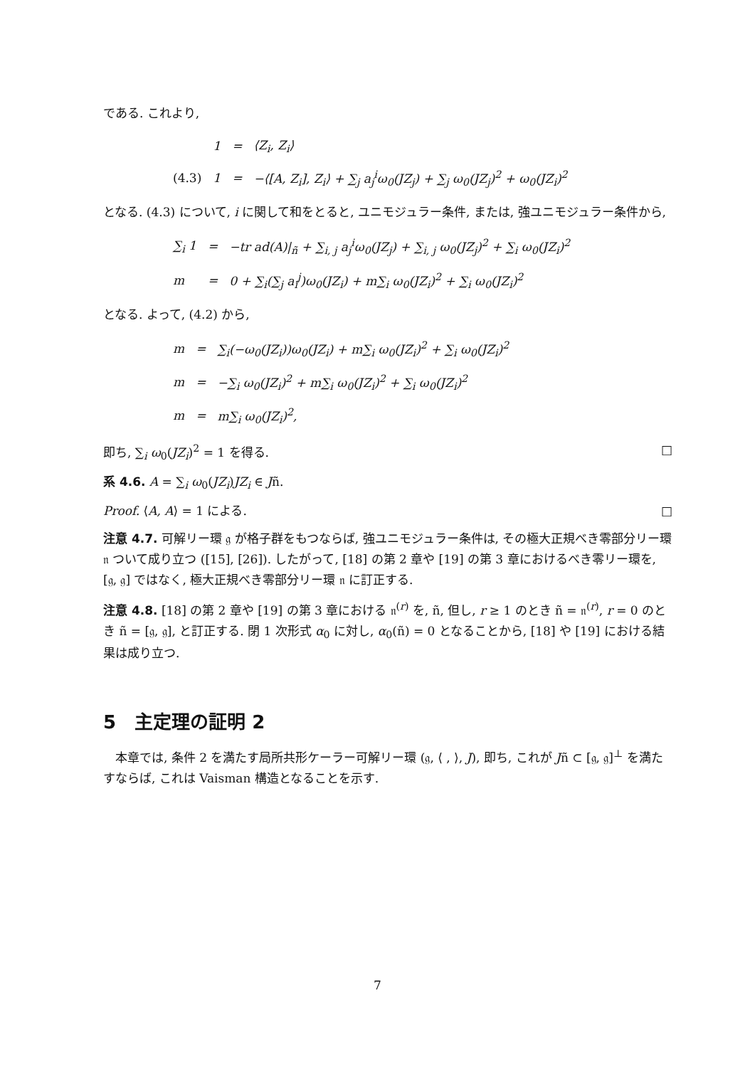である. これより,
| | 1 | = | ⟨Z<sub>i</sub>, Z<sub>i</sub>⟩ |
| (4.3) | 1 | = | −⟨[A, Z<sub>i</sub>], Z<sub>i</sub>⟩ + ∑<sub>j</sub> a<sub>j</sub><sup>i</sup>ω<sub>0</sub>(JZ<sub>j</sub>) + ∑<sub>j</sub> ω<sub>0</sub>(JZ<sub>j</sub>)<sup>2</sup> + ω<sub>0</sub>(JZ<sub>i</sub>)<sup>2</sup> |
となる. (4.3) について, i に関して和をとると, ユニモジュラー条件, または, 強ユニモジュラー条件から,
| ∑<sub>i</sub> 1 | = | −tr ad(A)/<sub>ñ</sub> + ∑<sub>i, j</sub> a<sub>j</sub><sup>i</sup>ω<sub>0</sub>(JZ<sub>j</sub>) + ∑<sub>i, j</sub> ω<sub>0</sub>(JZ<sub>j</sub>)<sup>2</sup> + ∑<sub>i</sub> ω<sub>0</sub>(JZ<sub>i</sub>)<sup>2</sup> |
| m | = | 0 + ∑<sub>i</sub>(∑<sub>j</sub> a<sub>i</sub><sup>j</sup>)ω<sub>0</sub>(JZ<sub>i</sub>) + m∑<sub>i</sub> ω<sub>0</sub>(JZ<sub>i</sub>)<sup>2</sup> + ∑<sub>i</sub> ω<sub>0</sub>(JZ<sub>i</sub>)<sup>2</sup> |
となる. よって, (4.2) から,
| m | = | ∑<sub>i</sub>(−ω<sub>0</sub>(JZ<sub>i</sub>))ω<sub>0</sub>(JZ<sub>i</sub>) + m∑<sub>i</sub> ω<sub>0</sub>(JZ<sub>i</sub>)<sup>2</sup> + ∑<sub>i</sub> ω<sub>0</sub>(JZ<sub>i</sub>)<sup>2</sup> |
| m | = | −∑<sub>i</sub> ω<sub>0</sub>(JZ<sub>i</sub>)<sup>2</sup> + m∑<sub>i</sub> ω<sub>0</sub>(JZ<sub>i</sub>)<sup>2</sup> + ∑<sub>i</sub> ω<sub>0</sub>(JZ<sub>i</sub>)<sup>2</sup> |
| m | = | m∑<sub>i</sub> ω<sub>0</sub>(JZ<sub>i</sub>)<sup>2</sup>, |
即ち, ∑<sub>i</sub> ω<sub>0</sub>(JZ<sub>i</sub>)<sup>2</sup> = 1 を得る. □
系 4.6. A = ∑<sub>i</sub> ω<sub>0</sub>(JZ<sub>i</sub>)JZ<sub>i</sub> ∈ Jñ.
Proof. ⟨A, A⟩ = 1 による. □
注意 4.7. 可解リー環 𝔤 が格子群をもつならば, 強ユニモジュラー条件は, その極大正規べき零部分リー環 𝔫 ついて成り立つ ([15], [26]). したがって, [18] の第 2 章や [19] の第 3 章におけるべき零リー環を, [𝔤, 𝔤] ではなく, 極大正規べき零部分リー環 𝔫 に訂正する.
注意 4.8. [18] の第 2 章や [19] の第 3 章における 𝔫<sup>(r)</sup> を, ñ, 但し, r ≥ 1 のとき ñ = 𝔫<sup>(r)</sup>, r = 0 のとき ñ = [𝔤, 𝔤], と訂正する. 閉 1 次形式 α<sub>0</sub> に対し, α<sub>0</sub>(ñ) = 0 となることから, [18] や [19] における結果は成り立つ.
5　主定理の証明 2
　本章では, 条件 2 を満たす局所共形ケーラー可解リー環 (𝔤, ⟨ , ⟩, J), 即ち, これが Jñ ⊂ [𝔤, 𝔤]<sup>⊥</sup> を満たすならば, これは Vaisman 構造となることを示す.
7